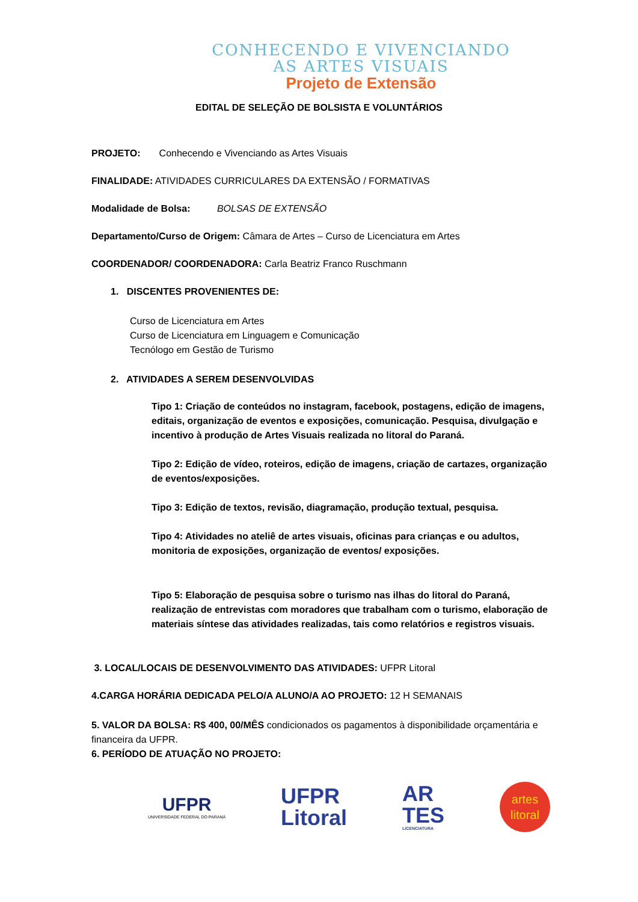CONHECENDO E VIVENCIANDO
AS ARTES VISUAIS
Projeto de Extensão
EDITAL DE SELEÇÃO DE BOLSISTA E VOLUNTÁRIOS
PROJETO: Conhecendo e Vivenciando as Artes Visuais
FINALIDADE: ATIVIDADES CURRICULARES DA EXTENSÃO / FORMATIVAS
Modalidade de Bolsa: BOLSAS DE EXTENSÃO
Departamento/Curso de Origem: Câmara de Artes – Curso de Licenciatura em Artes
COORDENADOR/ COORDENADORA: Carla Beatriz Franco Ruschmann
1. DISCENTES PROVENIENTES DE:
Curso de Licenciatura em Artes
Curso de Licenciatura em Linguagem e Comunicação
Tecnólogo em Gestão de Turismo
2. ATIVIDADES A SEREM DESENVOLVIDAS
Tipo 1: Criação de conteúdos no instagram, facebook, postagens, edição de imagens, editais, organização de eventos e exposições, comunicação. Pesquisa, divulgação e incentivo à produção de Artes Visuais realizada no litoral do Paraná.
Tipo 2: Edição de vídeo, roteiros, edição de imagens, criação de cartazes, organização de eventos/exposições.
Tipo 3: Edição de textos, revisão, diagramação, produção textual, pesquisa.
Tipo 4: Atividades no ateliê de artes visuais, oficinas para crianças e ou adultos, monitoria de exposições, organização de eventos/ exposições.
Tipo 5: Elaboração de pesquisa sobre o turismo nas ilhas do litoral do Paraná, realização de entrevistas com moradores que trabalham com o turismo, elaboração de materiais síntese das atividades realizadas, tais como relatórios e registros visuais.
3. LOCAL/LOCAIS DE DESENVOLVIMENTO DAS ATIVIDADES: UFPR Litoral
4.CARGA HORÁRIA DEDICADA PELO/A ALUNO/A AO PROJETO: 12 H SEMANAIS
5. VALOR DA BOLSA: R$ 400, 00/MÊS condicionados os pagamentos à disponibilidade orçamentária e financeira da UFPR.
6. PERÍODO DE ATUAÇÃO NO PROJETO:
UFPR
UNIVERSIDADE FEDERAL DO PARANÁ
UFPR
Litoral
AR
TES
LICENCIATURA
artes
litoral